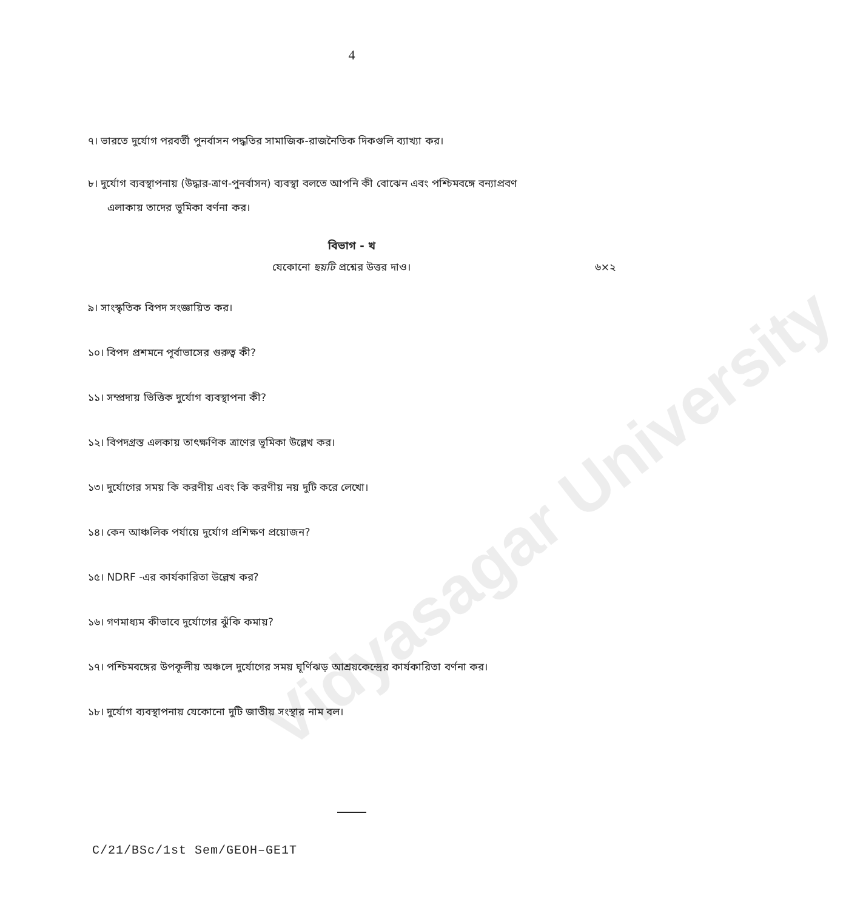Vidyasagar University
4
৭। ভারতে দুর্যোগ পরবর্তী পুনর্বাসন পদ্ধতির সামাজিক-রাজনৈতিক দিকগুলি ব্যাখ্যা কর।
৮। দুর্যোগ ব্যবস্থাপনায় (উদ্ধার-ত্রাণ-পুনর্বাসন) ব্যবস্থা বলতে আপনি কী বোঝেন এবং পশ্চিমবঙ্গে বন্যাপ্রবণ
এলাকায় তাদের ভূমিকা বর্ণনা কর।
বিভাগ - খ
যেকোনো ছয়টি প্রশ্নের উত্তর দাও। ৬×২
৯। সাংস্কৃতিক বিপদ সংজ্ঞায়িত কর।
১০। বিপদ প্রশমনে পূর্বাভাসের গুরুত্ব কী?
১১। সম্প্রদায় ভিত্তিক দুর্যোগ ব্যবস্থাপনা কী?
১২। বিপদগ্রস্ত এলকায় তাৎক্ষণিক ত্রাণের ভূমিকা উল্লেখ কর।
১৩। দুর্যোগের সময় কি করণীয় এবং কি করণীয় নয় দুটি করে লেখো।
১৪। কেন আঞ্চলিক পর্যায়ে দুর্যোগ প্রশিক্ষণ প্রয়োজন?
১৫। NDRF -এর কার্যকারিতা উল্লেখ কর?
১৬। গণমাধ্যম কীভাবে দুর্যোগের ঝুঁকি কমায়?
১৭। পশ্চিমবঙ্গের উপকূলীয় অঞ্চলে দুর্যোগের সময় ঘূর্ণিঝড় আশ্রয়কেন্দ্রের কার্যকারিতা বর্ণনা কর।
১৮। দুর্যোগ ব্যবস্থাপনায় যেকোনো দুটি জাতীয় সংস্থার নাম বল।
C/21/BSc/1st Sem/GEOH–GE1T